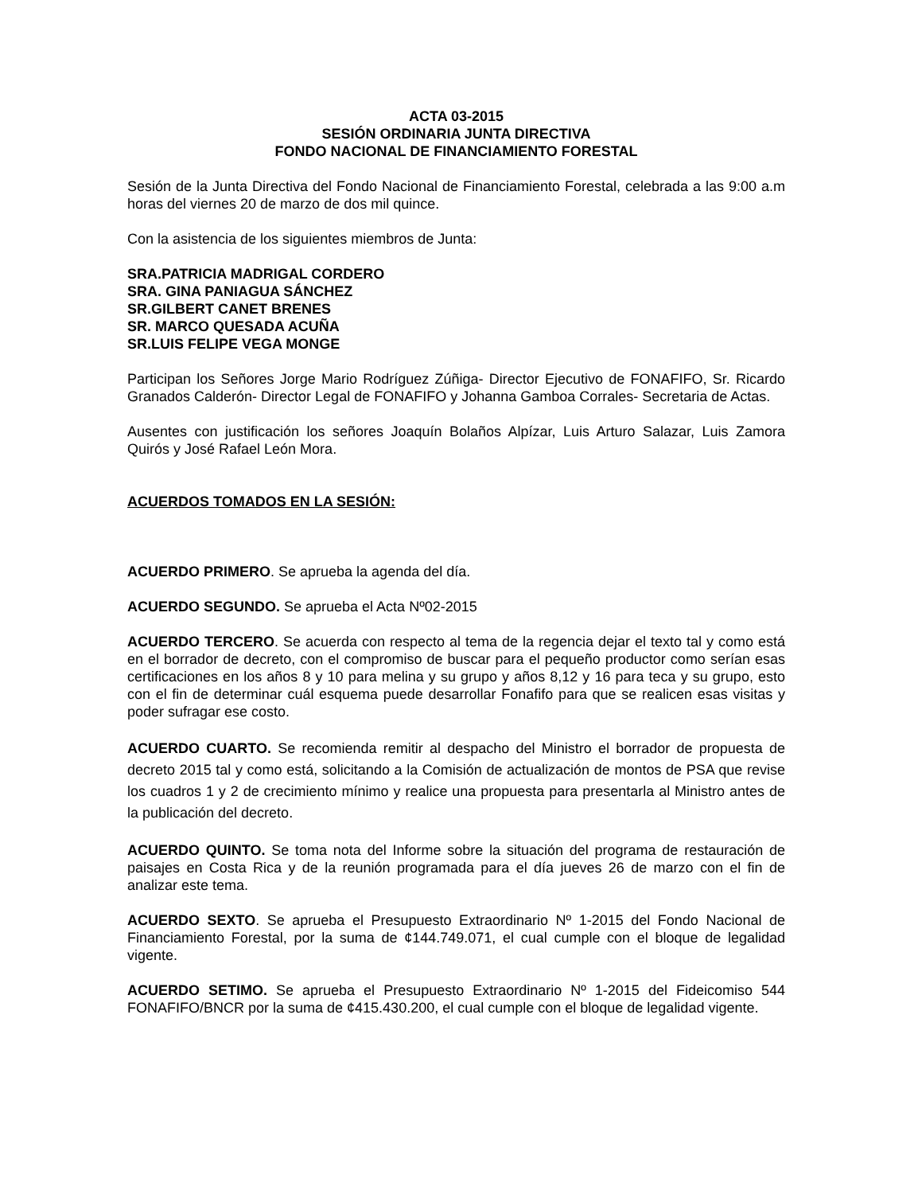ACTA 03-2015
SESIÓN ORDINARIA JUNTA DIRECTIVA
FONDO NACIONAL DE FINANCIAMIENTO FORESTAL
Sesión de la Junta Directiva del Fondo Nacional de Financiamiento Forestal, celebrada a las 9:00 a.m horas del viernes 20 de marzo de dos mil quince.
Con la asistencia de los siguientes miembros de Junta:
SRA.PATRICIA MADRIGAL CORDERO
SRA. GINA PANIAGUA SÁNCHEZ
SR.GILBERT CANET BRENES
SR. MARCO QUESADA ACUÑA
SR.LUIS FELIPE VEGA MONGE
Participan los Señores Jorge Mario Rodríguez Zúñiga- Director Ejecutivo de FONAFIFO, Sr. Ricardo Granados Calderón- Director Legal de FONAFIFO y Johanna Gamboa Corrales- Secretaria de Actas.
Ausentes con justificación los señores Joaquín Bolaños Alpízar, Luis Arturo Salazar, Luis Zamora Quirós y José Rafael León Mora.
ACUERDOS TOMADOS EN LA SESIÓN:
ACUERDO PRIMERO. Se aprueba la agenda del día.
ACUERDO SEGUNDO. Se aprueba el Acta Nº02-2015
ACUERDO TERCERO. Se acuerda con respecto al tema de la regencia dejar el texto tal y como está en el borrador de decreto, con el compromiso de buscar para el pequeño productor como serían esas certificaciones en los años 8 y 10 para melina y su grupo y años 8,12 y 16 para teca y su grupo, esto con el fin de determinar cuál esquema puede desarrollar Fonafifo para que se realicen esas visitas y poder sufragar ese costo.
ACUERDO CUARTO. Se recomienda remitir al despacho del Ministro el borrador de propuesta de decreto 2015 tal y como está, solicitando a la Comisión de actualización de montos de PSA que revise los cuadros 1 y 2 de crecimiento mínimo y realice una propuesta para presentarla al Ministro antes de la publicación del decreto.
ACUERDO QUINTO. Se toma nota del Informe sobre la situación del programa de restauración de paisajes en Costa Rica y de la reunión programada para el día jueves 26 de marzo con el fin de analizar este tema.
ACUERDO SEXTO. Se aprueba el Presupuesto Extraordinario Nº 1-2015 del Fondo Nacional de Financiamiento Forestal, por la suma de ¢144.749.071, el cual cumple con el bloque de legalidad vigente.
ACUERDO SETIMO. Se aprueba el Presupuesto Extraordinario Nº 1-2015 del Fideicomiso 544 FONAFIFO/BNCR por la suma de ¢415.430.200, el cual cumple con el bloque de legalidad vigente.